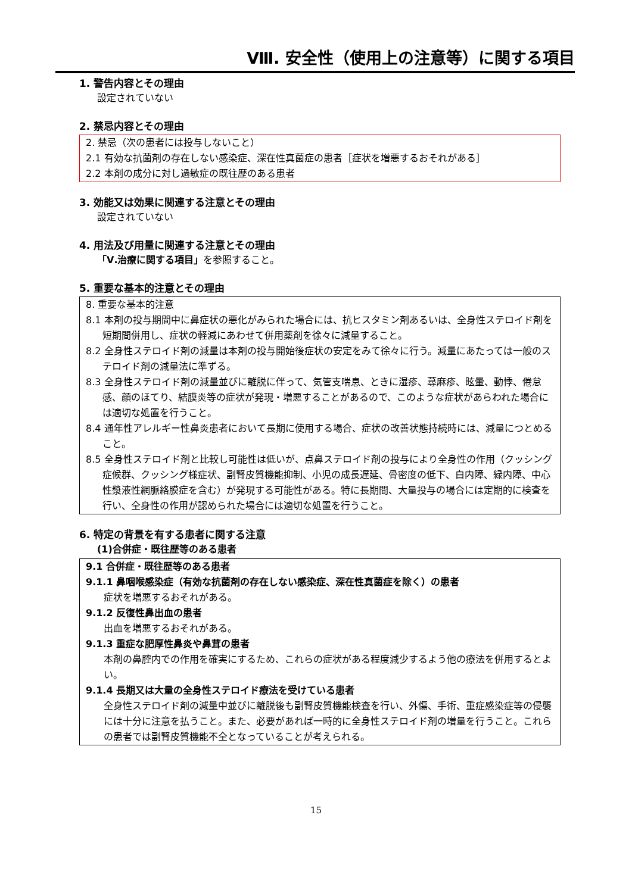Ⅷ. 安全性（使用上の注意等）に関する項目
1. 警告内容とその理由
設定されていない
2. 禁忌内容とその理由
2. 禁忌（次の患者には投与しないこと）
2.1 有効な抗菌剤の存在しない感染症、深在性真菌症の患者［症状を増悪するおそれがある］
2.2 本剤の成分に対し過敏症の既往歴のある患者
3. 効能又は効果に関連する注意とその理由
設定されていない
4. 用法及び用量に関連する注意とその理由
「Ⅴ.治療に関する項目」を参照すること。
5. 重要な基本的注意とその理由
8. 重要な基本的注意
8.1 本剤の投与期間中に鼻症状の悪化がみられた場合には、抗ヒスタミン剤あるいは、全身性ステロイド剤を短期間併用し、症状の軽減にあわせて併用薬剤を徐々に減量すること。
8.2 全身性ステロイド剤の減量は本剤の投与開始後症状の安定をみて徐々に行う。減量にあたっては一般のステロイド剤の減量法に準ずる。
8.3 全身性ステロイド剤の減量並びに離脱に伴って、気管支喘息、ときに湿疹、蕁麻疹、眩暈、動悸、倦怠感、顔のほてり、結膜炎等の症状が発現・増悪することがあるので、このような症状があらわれた場合には適切な処置を行うこと。
8.4 通年性アレルギー性鼻炎患者において長期に使用する場合、症状の改善状態持続時には、減量につとめること。
8.5 全身性ステロイド剤と比較し可能性は低いが、点鼻ステロイド剤の投与により全身性の作用（クッシング症候群、クッシング様症状、副腎皮質機能抑制、小児の成長遅延、骨密度の低下、白内障、緑内障、中心性漿液性網脈絡膜症を含む）が発現する可能性がある。特に長期間、大量投与の場合には定期的に検査を行い、全身性の作用が認められた場合には適切な処置を行うこと。
6. 特定の背景を有する患者に関する注意
(1)合併症・既往歴等のある患者
9.1 合併症・既往歴等のある患者
9.1.1 鼻咽喉感染症（有効な抗菌剤の存在しない感染症、深在性真菌症を除く）の患者
症状を増悪するおそれがある。
9.1.2 反復性鼻出血の患者
出血を増悪するおそれがある。
9.1.3 重症な肥厚性鼻炎や鼻茸の患者
本剤の鼻腔内での作用を確実にするため、これらの症状がある程度減少するよう他の療法を併用するとよい。
9.1.4 長期又は大量の全身性ステロイド療法を受けている患者
全身性ステロイド剤の減量中並びに離脱後も副腎皮質機能検査を行い、外傷、手術、重症感染症等の侵襲には十分に注意を払うこと。また、必要があれば一時的に全身性ステロイド剤の増量を行うこと。これらの患者では副腎皮質機能不全となっていることが考えられる。
15